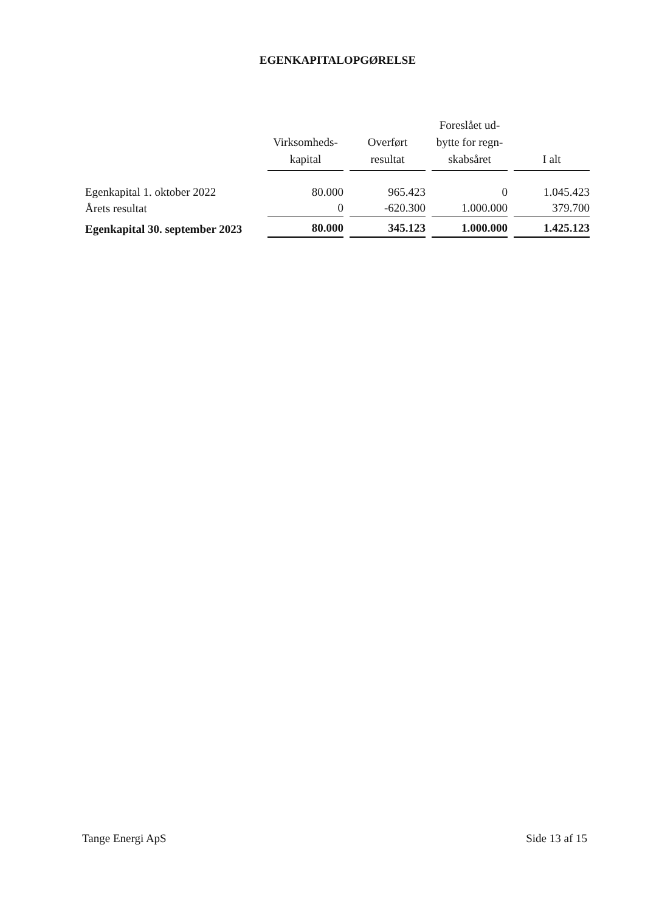EGENKAPITALOPGØRELSE
| | Virksomheds- kapital | Overført resultat | Foreslået ud- bytte for regn- skabsåret | I alt |
| --- | --- | --- | --- | --- |
| Egenkapital 1. oktober 2022 | 80.000 | 965.423 | 0 | 1.045.423 |
| Årets resultat | 0 | -620.300 | 1.000.000 | 379.700 |
| Egenkapital 30. september 2023 | 80.000 | 345.123 | 1.000.000 | 1.425.123 |
Tange Energi ApS Side 13 af 15